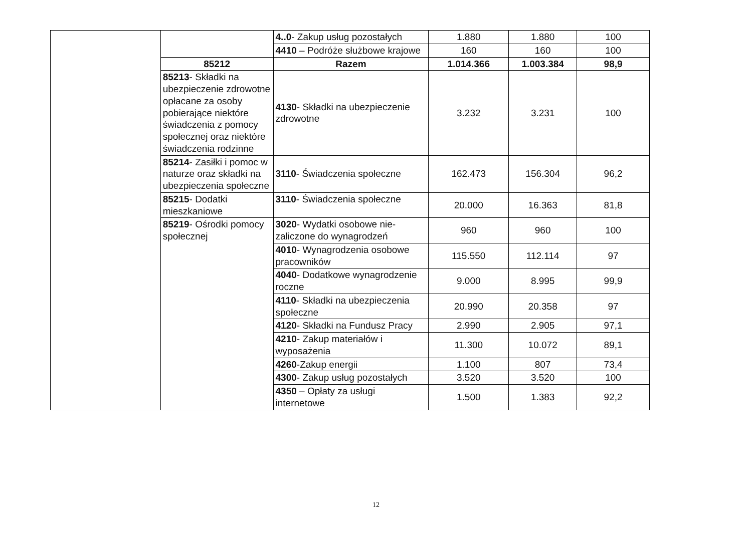| | | 4..0 - Zakup usług pozostałych | 1.880 | 1.880 | 100 |
| | | 4410 – Podróże służbowe krajowe | 160 | 160 | 100 |
| | 85212 | Razem | 1.014.366 | 1.003.384 | 98,9 |
| | 85213 - Składki na ubezpieczenie zdrowotne opłacane za osoby pobierające niektóre świadczenia z pomocy społecznej oraz niektóre świadczenia rodzinne | 4130 - Składki na ubezpieczenie zdrowotne | 3.232 | 3.231 | 100 |
| | 85214 - Zasiłki i pomoc w naturze oraz składki na ubezpieczenia społeczne | 3110 - Świadczenia społeczne | 162.473 | 156.304 | 96,2 |
| | 85215 - Dodatki mieszkaniowe | 3110 - Świadczenia społeczne | 20.000 | 16.363 | 81,8 |
| | 85219 - Ośrodki pomocy społecznej | 3020 - Wydatki osobowe nie-zaliczone do wynagrodzeń | 960 | 960 | 100 |
| | | 4010 - Wynagrodzenia osobowe pracowników | 115.550 | 112.114 | 97 |
| | | 4040 - Dodatkowe wynagrodzenie roczne | 9.000 | 8.995 | 99,9 |
| | | 4110 - Składki na ubezpieczenia społeczne | 20.990 | 20.358 | 97 |
| | | 4120 - Składki na Fundusz Pracy | 2.990 | 2.905 | 97,1 |
| | | 4210 - Zakup materiałów i wyposażenia | 11.300 | 10.072 | 89,1 |
| | | 4260 -Zakup energii | 1.100 | 807 | 73,4 |
| | | 4300 - Zakup usług pozostałych | 3.520 | 3.520 | 100 |
| | | 4350 – Opłaty za usługi internetowe | 1.500 | 1.383 | 92,2 |
12